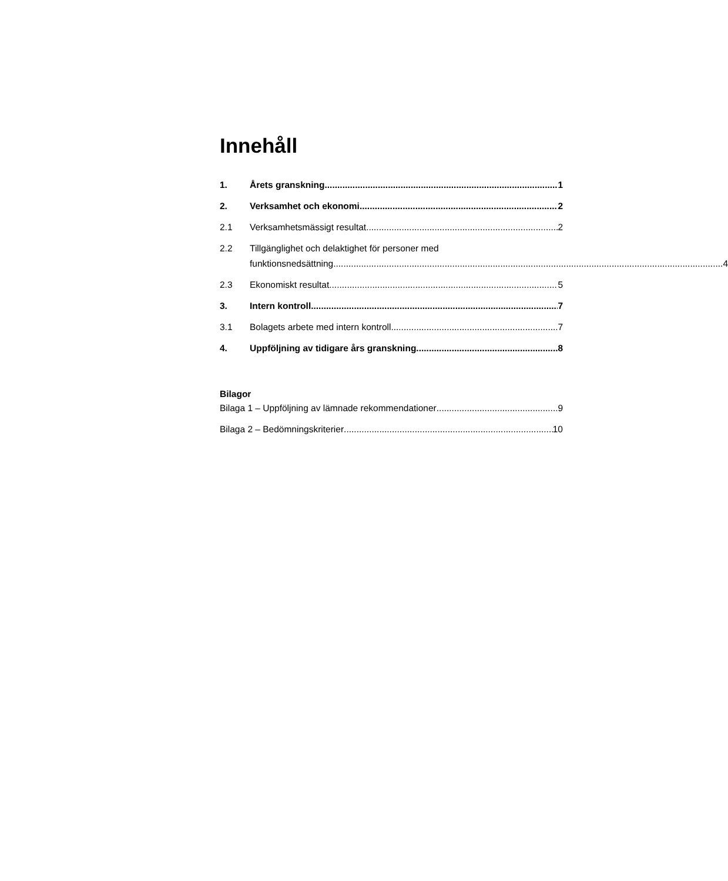Innehåll
1. Årets granskning 1
2. Verksamhet och ekonomi 2
2.1 Verksamhetsmässigt resultat 2
2.2 Tillgänglighet och delaktighet för personer med
funktionsnedsättning 4
2.3 Ekonomiskt resultat 5
3. Intern kontroll 7
3.1 Bolagets arbete med intern kontroll 7
4. Uppföljning av tidigare års granskning 8
Bilagor
Bilaga 1 – Uppföljning av lämnade rekommendationer 9
Bilaga 2 – Bedömningskriterier 10